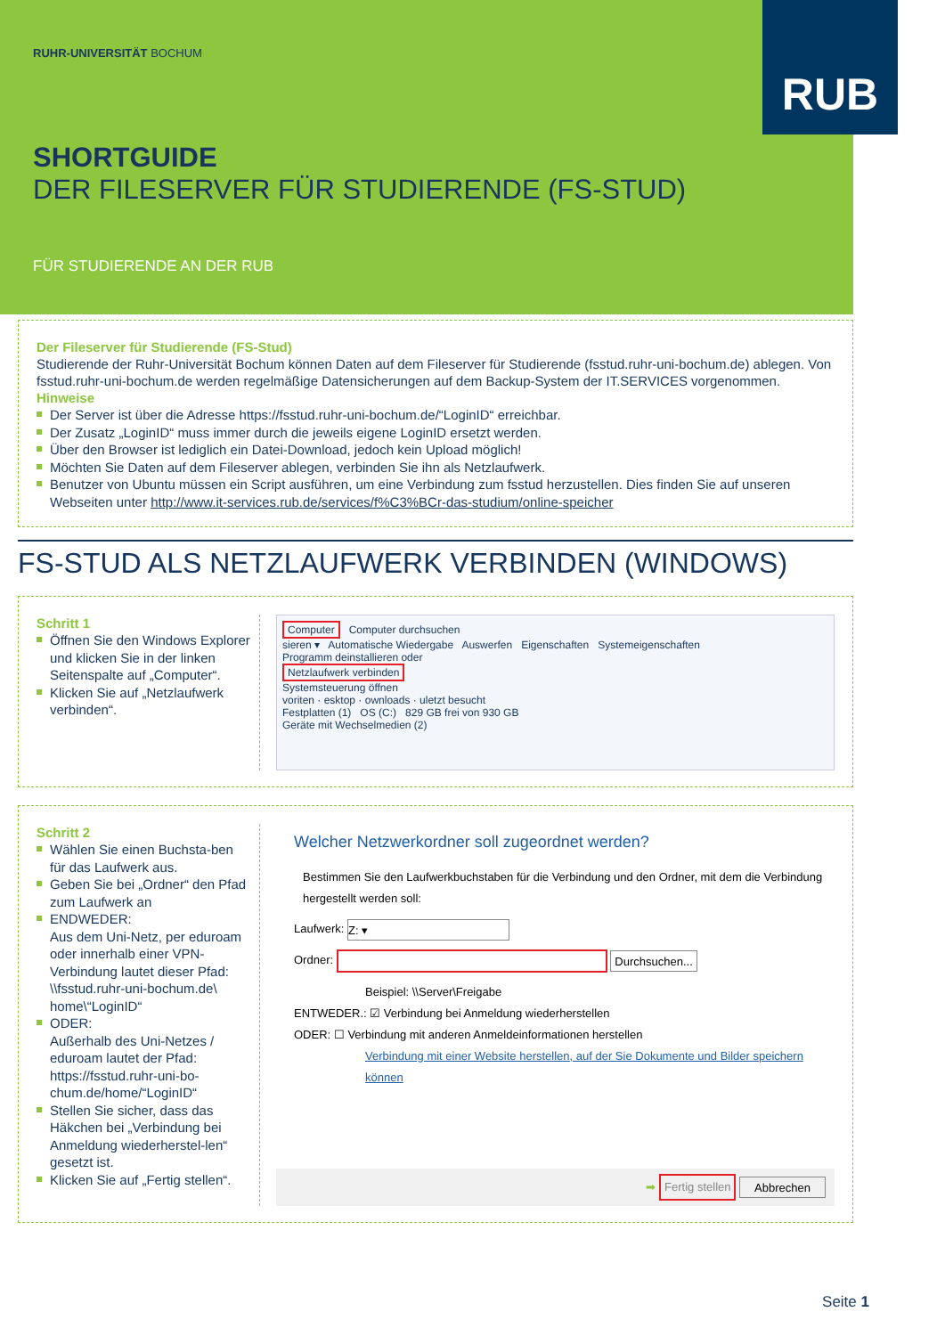RUB
RUHR-UNIVERSITÄT BOCHUM
SHORTGUIDE
DER FILESERVER FÜR STUDIERENDE (FS-STUD)
FÜR STUDIERENDE AN DER RUB
Der Fileserver für Studierende (FS-Stud)
Studierende der Ruhr-Universität Bochum können Daten auf dem Fileserver für Studierende (fsstud.ruhr-uni-bochum.de) ablegen. Von fsstud.ruhr-uni-bochum.de werden regelmäßige Datensicherungen auf dem Backup-System der IT.SERVICES vorgenommen.
Hinweise
Der Server ist über die Adresse https://fsstud.ruhr-uni-bochum.de/“LoginID“ erreichbar.
Der Zusatz „LoginID“ muss immer durch die jeweils eigene LoginID ersetzt werden.
Über den Browser ist lediglich ein Datei-Download, jedoch kein Upload möglich!
Möchten Sie Daten auf dem Fileserver ablegen, verbinden Sie ihn als Netzlaufwerk.
Benutzer von Ubuntu müssen ein Script ausführen, um eine Verbindung zum fsstud herzustellen. Dies finden Sie auf unseren Webseiten unter http://www.it-services.rub.de/services/f%C3%BCr-das-studium/online-speicher
FS-STUD ALS NETZLAUFWERK VERBINDEN (WINDOWS)
Schritt 1
Öffnen Sie den Windows Explorer und klicken Sie in der linken Seitenspalte auf „Computer“.
Klicken Sie auf „Netzlaufwerk verbinden“.
Computer Computer durchsuchen
sieren ▾ Automatische Wiedergabe Auswerfen Eigenschaften Systemeigenschaften
Programm deinstallieren oder
Netzlaufwerk verbinden
Systemsteuerung öffnen
voriten · esktop · ownloads · uletzt besucht
Festplatten (1) OS (C:) 829 GB frei von 930 GB
Geräte mit Wechselmedien (2)
Schritt 2
Wählen Sie einen Buchsta-ben für das Laufwerk aus.
Geben Sie bei „Ordner“ den Pfad zum Laufwerk an
ENDWEDER:
Aus dem Uni-Netz, per eduroam oder innerhalb einer VPN-Verbindung lautet dieser Pfad:
\\fsstud.ruhr-uni-bochum.de\ home\“LoginID“
ODER:
Außerhalb des Uni-Netzes / eduroam lautet der Pfad: https://fsstud.ruhr-uni-bo-chum.de/home/“LoginID“
Stellen Sie sicher, dass das Häkchen bei „Verbindung bei Anmeldung wiederherstel-len“ gesetzt ist.
Klicken Sie auf „Fertig stellen“.
Welcher Netzwerkordner soll zugeordnet werden?
Bestimmen Sie den Laufwerkbuchstaben für die Verbindung und den Ordner, mit dem die Verbindung hergestellt werden soll:
Laufwerk: Z: ▾
Ordner: Durchsuchen...
Beispiel: \\Server\Freigabe
ENTWEDER.: ☑ Verbindung bei Anmeldung wiederherstellen
ODER: ☐ Verbindung mit anderen Anmeldeinformationen herstellen
Verbindung mit einer Website herstellen, auf der Sie Dokumente und Bilder speichern können
➡ Fertig stellen Abbrechen
Seite 1